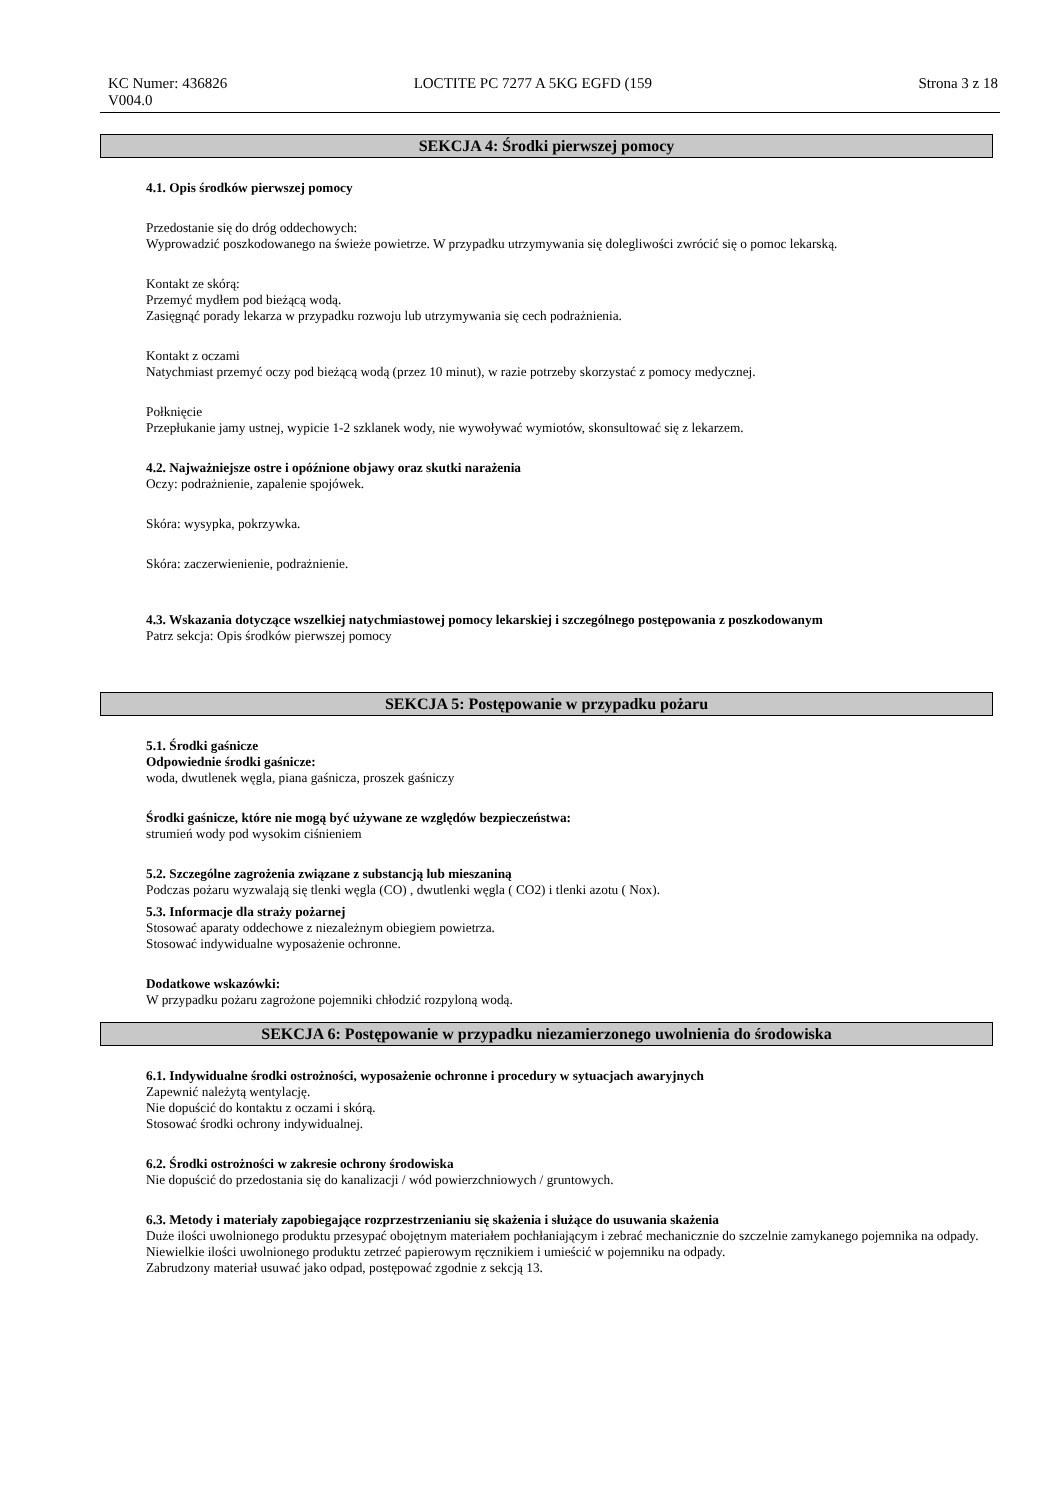KC Numer: 436826 LOCTITE PC 7277 A 5KG EGFD (159 Strona 3 z 18
V004.0
SEKCJA 4: Środki pierwszej pomocy
4.1. Opis środków pierwszej pomocy
Przedostanie się do dróg oddechowych:
Wyprowadzić poszkodowanego na świeże powietrze. W przypadku utrzymywania się dolegliwości zwrócić się o pomoc lekarską.
Kontakt ze skórą:
Przemyć mydłem pod bieżącą wodą.
Zasięgnąć porady lekarza w przypadku rozwoju lub utrzymywania się cech podrażnienia.
Kontakt z oczami
Natychmiast przemyć oczy pod bieżącą wodą (przez 10 minut), w razie potrzeby skorzystać z pomocy medycznej.
Połknięcie
Przepłukanie jamy ustnej, wypicie 1-2 szklanek wody, nie wywoływać wymiotów, skonsultować się z lekarzem.
4.2. Najważniejsze ostre i opóźnione objawy oraz skutki narażenia
Oczy: podrażnienie, zapalenie spojówek.
Skóra: wysypka, pokrzywka.
Skóra: zaczerwienienie, podrażnienie.
4.3. Wskazania dotyczące wszelkiej natychmiastowej pomocy lekarskiej i szczególnego postępowania z poszkodowanym
Patrz sekcja: Opis środków pierwszej pomocy
SEKCJA 5: Postępowanie w przypadku pożaru
5.1. Środki gaśnicze
Odpowiednie środki gaśnicze:
woda, dwutlenek węgla, piana gaśnicza, proszek gaśniczy
Środki gaśnicze, które nie mogą być używane ze względów bezpieczeństwa:
strumień wody pod wysokim ciśnieniem
5.2. Szczególne zagrożenia związane z substancją lub mieszaniną
Podczas pożaru wyzwalają się tlenki węgla (CO) , dwutlenki węgla ( CO2) i tlenki azotu ( Nox).
5.3. Informacje dla straży pożarnej
Stosować aparaty oddechowe z niezależnym obiegiem powietrza.
Stosować indywidualne wyposażenie ochronne.
Dodatkowe wskazówki:
W przypadku pożaru zagrożone pojemniki chłodzić rozpyloną wodą.
SEKCJA 6: Postępowanie w przypadku niezamierzonego uwolnienia do środowiska
6.1. Indywidualne środki ostrożności, wyposażenie ochronne i procedury w sytuacjach awaryjnych
Zapewnić należytą wentylację.
Nie dopuścić do kontaktu z oczami i skórą.
Stosować środki ochrony indywidualnej.
6.2. Środki ostrożności w zakresie ochrony środowiska
Nie dopuścić do przedostania się do kanalizacji / wód powierzchniowych / gruntowych.
6.3. Metody i materiały zapobiegające rozprzestrzenianiu się skażenia i służące do usuwania skażenia
Duże ilości uwolnionego produktu przesypać obojętnym materiałem pochłaniającym i zebrać mechanicznie do szczelnie zamykanego pojemnika na odpady.
Niewielkie ilości uwolnionego produktu zetrzeć papierowym ręcznikiem i umieścić w pojemniku na odpady.
Zabrudzony materiał usuwać jako odpad, postępować zgodnie z sekcją 13.